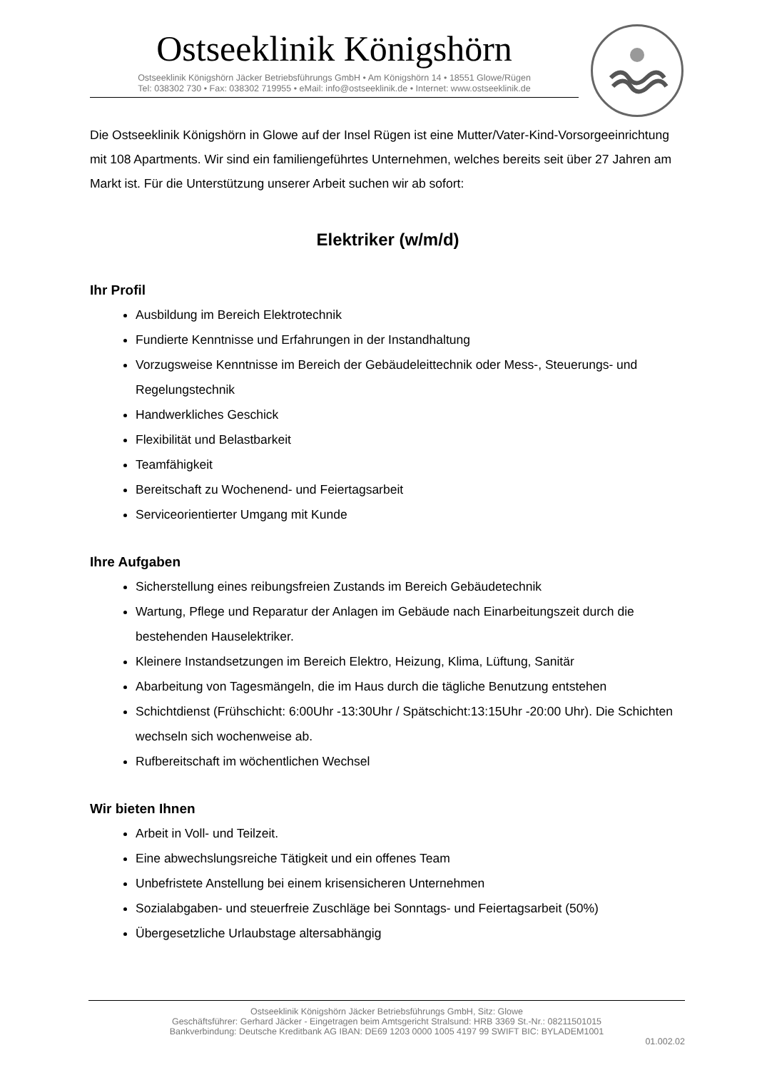Ostseeklinik Königshörn
Ostseeklinik Königshörn Jäcker Betriebsführungs GmbH • Am Königshörn 14 • 18551 Glowe/Rügen
Tel: 038302 730 • Fax: 038302 719955 • eMail: info@ostseeklinik.de • Internet: www.ostseeklinik.de
Die Ostseeklinik Königshörn in Glowe auf der Insel Rügen ist eine Mutter/Vater-Kind-Vorsorgeeinrichtung mit 108 Apartments. Wir sind ein familiengeführtes Unternehmen, welches bereits seit über 27 Jahren am Markt ist. Für die Unterstützung unserer Arbeit suchen wir ab sofort:
Elektriker (w/m/d)
Ihr Profil
Ausbildung im Bereich Elektrotechnik
Fundierte Kenntnisse und Erfahrungen in der Instandhaltung
Vorzugsweise Kenntnisse im Bereich der Gebäudeleittechnik oder Mess-, Steuerungs- und Regelungstechnik
Handwerkliches Geschick
Flexibilität und Belastbarkeit
Teamfähigkeit
Bereitschaft zu Wochenend- und Feiertagsarbeit
Serviceorientierter Umgang mit Kunde
Ihre Aufgaben
Sicherstellung eines reibungsfreien Zustands im Bereich Gebäudetechnik
Wartung, Pflege und Reparatur der Anlagen im Gebäude nach Einarbeitungszeit durch die bestehenden Hauselektriker.
Kleinere Instandsetzungen im Bereich Elektro, Heizung, Klima, Lüftung, Sanitär
Abarbeitung von Tagesmängeln, die im Haus durch die tägliche Benutzung entstehen
Schichtdienst (Frühschicht: 6:00Uhr -13:30Uhr / Spätschicht:13:15Uhr -20:00 Uhr). Die Schichten wechseln sich wochenweise ab.
Rufbereitschaft im wöchentlichen Wechsel
Wir bieten Ihnen
Arbeit in Voll- und Teilzeit.
Eine abwechslungsreiche Tätigkeit und ein offenes Team
Unbefristete Anstellung bei einem krisensicheren Unternehmen
Sozialabgaben- und steuerfreie Zuschläge bei Sonntags- und Feiertagsarbeit (50%)
Übergesetzliche Urlaubstage altersabhängig
Ostseeklinik Königshörn Jäcker Betriebsführungs GmbH, Sitz: Glowe
Geschäftsführer: Gerhard Jäcker - Eingetragen beim Amtsgericht Stralsund: HRB 3369 St.-Nr.: 08211501015
Bankverbindung: Deutsche Kreditbank AG IBAN: DE69 1203 0000 1005 4197 99 SWIFT BIC: BYLADEM1001
01.002.02